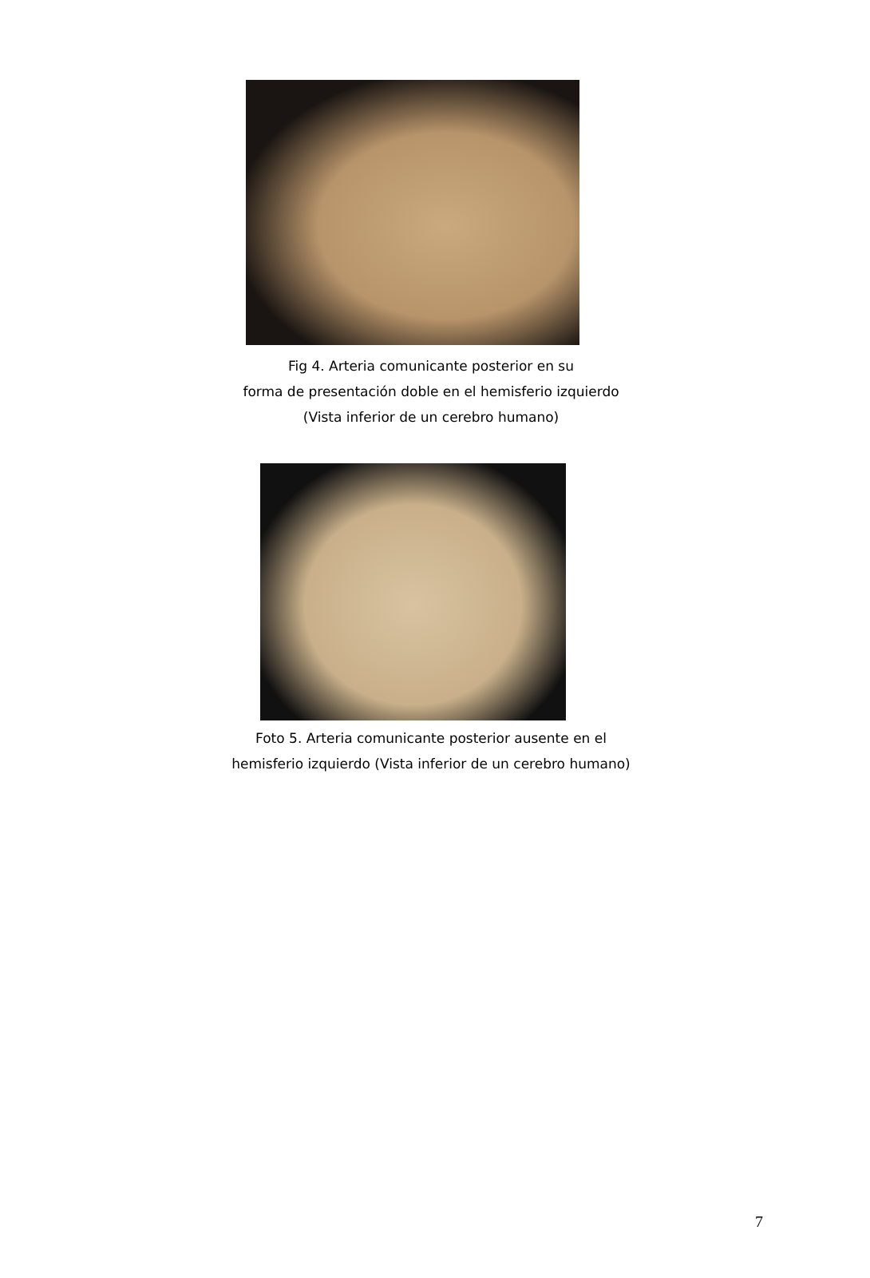Fig 4. Arteria comunicante posterior en su
forma de presentación doble en el hemisferio izquierdo
(Vista inferior de un cerebro humano)
Foto 5. Arteria comunicante posterior ausente en el
hemisferio izquierdo (Vista inferior de un cerebro humano)
7